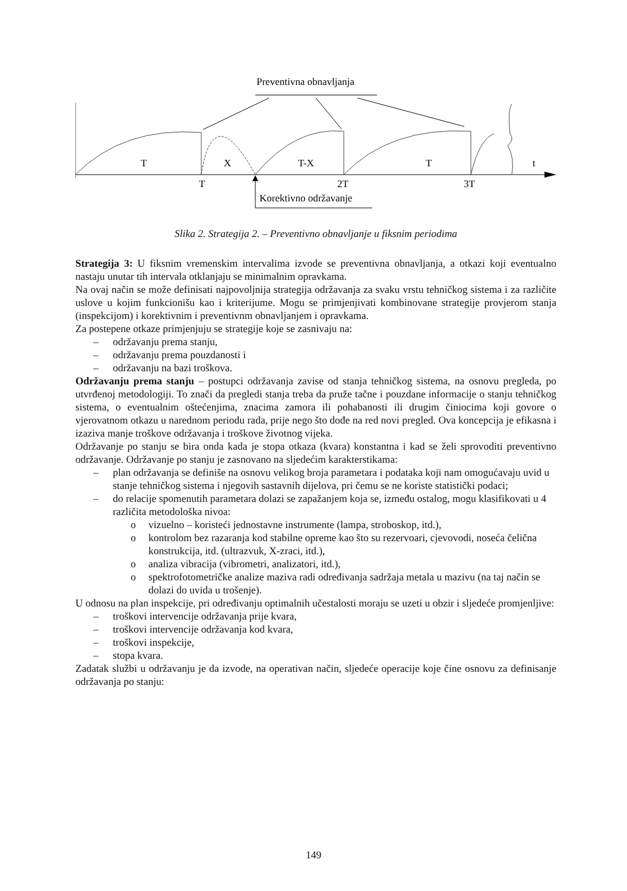Preventivna obnavljanja
T
X
T-X
T
t
T
2T
3T
Korektivno održavanje
Slika 2. Strategija 2. – Preventivno obnavljanje u fiksnim periodima
Strategija 3: U fiksnim vremenskim intervalima izvode se preventivna obnavljanja, a otkazi koji eventualno nastaju unutar tih intervala otklanjaju se minimalnim opravkama.
Na ovaj način se može definisati najpovoljnija strategija održavanja za svaku vrstu tehničkog sistema i za različite uslove u kojim funkcionišu kao i kriterijume. Mogu se primjenjivati kombinovane strategije provjerom stanja (inspekcijom) i korektivnim i preventivnm obnavljanjem i opravkama.
Za postepene otkaze primjenjuju se strategije koje se zasnivaju na:
– održavanju prema stanju,
– održavanju prema pouzdanosti i
– održavanju na bazi troškova.
Održavanju prema stanju – postupci održavanja zavise od stanja tehničkog sistema, na osnovu pregleda, po utvrđenoj metodologiji. To znači da pregledi stanja treba da pruže tačne i pouzdane informacije o stanju tehničkog sistema, o eventualnim oštećenjima, znacima zamora ili pohabanosti ili drugim činiocima koji govore o vjerovatnom otkazu u narednom periodu rada, prije nego što dođe na red novi pregled. Ova koncepcija je efikasna i izaziva manje troškove održavanja i troškove životnog vijeka.
Održavanje po stanju se bira onda kada je stopa otkaza (kvara) konstantna i kad se želi sprovoditi preventivno održavanje. Održavanje po stanju je zasnovano na sljedećim karakterstikama:
– plan održavanja se definiše na osnovu velikog broja parametara i podataka koji nam omogućavaju uvid u stanje tehničkog sistema i njegovih sastavnih dijelova, pri čemu se ne koriste statistički podaci;
– do relacije spomenutih parametara dolazi se zapažanjem koja se, između ostalog, mogu klasifikovati u 4 različita metodološka nivoa:
o vizuelno – koristeći jednostavne instrumente (lampa, stroboskop, itd.),
o kontrolom bez razaranja kod stabilne opreme kao što su rezervoari, cjevovodi, noseća čelična konstrukcija, itd. (ultrazvuk, X-zraci, itd.),
o analiza vibracija (vibrometri, analizatori, itd.),
o spektrofotometričke analize maziva radi određivanja sadržaja metala u mazivu (na taj način se dolazi do uvida u trošenje).
U odnosu na plan inspekcije, pri određivanju optimalnih učestalosti moraju se uzeti u obzir i sljedeće promjenljive:
– troškovi intervencije održavanja prije kvara,
– troškovi intervencije održavanja kod kvara,
– troškovi inspekcije,
– stopa kvara.
Zadatak službi u održavanju je da izvode, na operativan način, sljedeće operacije koje čine osnovu za definisanje održavanja po stanju:
149